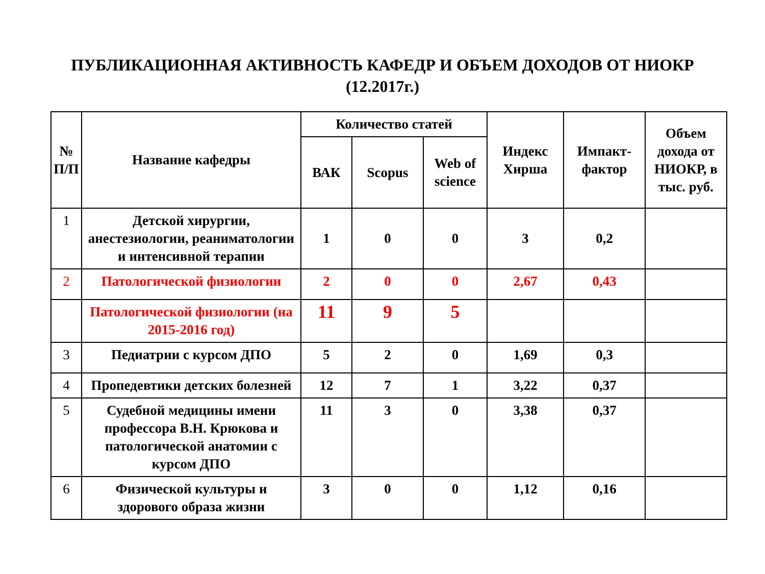ПУБЛИКАЦИОННАЯ АКТИВНОСТЬ КАФЕДР И ОБЪЕМ ДОХОДОВ ОТ НИОКР
(12.2017г.)
| № П/П | Название кафедры | Количество статей | | | Индекс Хирша | Импакт-фактор | Объем дохода от НИОКР, в тыс. руб. |
| --- | --- | --- | --- | --- | --- | --- | --- |
| | | ВАК | Scopus | Web of science | | | |
| 1 | Детской хирургии, анестезиологии, реаниматологии и интенсивной терапии | 1 | 0 | 0 | 3 | 0,2 | |
| 2 | Патологической физиологии | 2 | 0 | 0 | 2,67 | 0,43 | |
| | Патологической физиологии (на 2015-2016 год) | 11 | 9 | 5 | | | |
| 3 | Педиатрии с курсом ДПО | 5 | 2 | 0 | 1,69 | 0,3 | |
| 4 | Пропедевтики детских болезней | 12 | 7 | 1 | 3,22 | 0,37 | |
| 5 | Судебной медицины имени профессора В.Н. Крюкова и патологической анатомии с курсом ДПО | 11 | 3 | 0 | 3,38 | 0,37 | |
| 6 | Физической культуры и здорового образа жизни | 3 | 0 | 0 | 1,12 | 0,16 | |